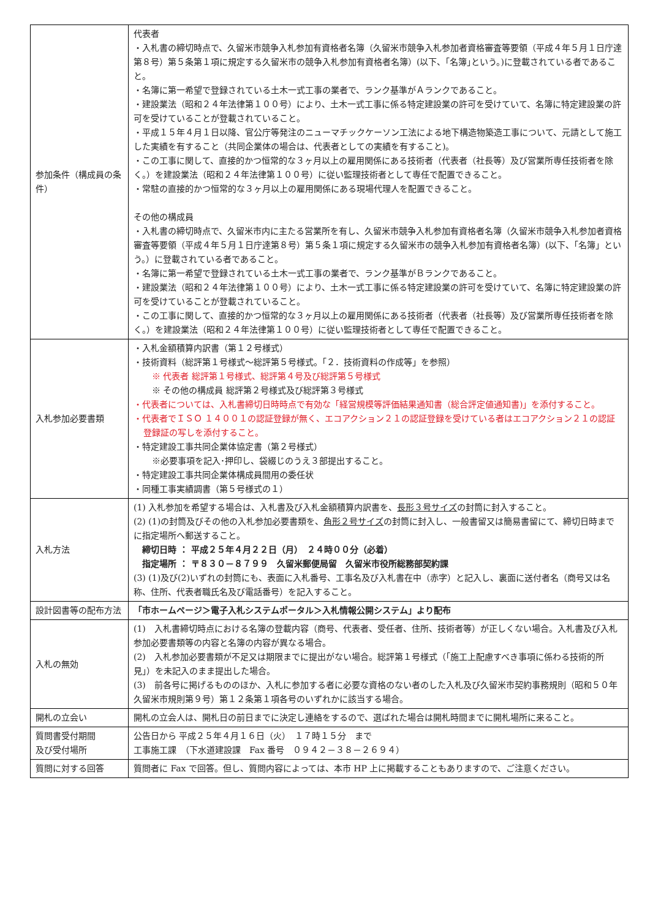| 参加条件（構成員の条件） | 代表者 ・入札書の締切時点で、久留米市競争入札参加有資格者名簿（久留米市競争入札参加者資格審査等要領（平成４年５月１日庁達第８号）第５条第１項に規定する久留米市の競争入札参加有資格者名簿）(以下、｢名簿｣という。)に登載されている者であること。 ・名簿に第一希望で登録されている土木一式工事の業者で、ランク基準がＡランクであること。 ・建設業法（昭和２４年法律第１００号）により、土木一式工事に係る特定建設業の許可を受けていて、名簿に特定建設業の許可を受けていることが登載されていること。 ・平成１５年４月１日以降、官公庁等発注のニューマチックケーソン工法による地下構造物築造工事について、元請として施工した実績を有すること（共同企業体の場合は、代表者としての実績を有すること)。 ・この工事に関して、直接的かつ恒常的な３ヶ月以上の雇用関係にある技術者（代表者（社長等）及び営業所専任技術者を除く。）を建設業法（昭和２４年法律第１００号）に従い監理技術者として専任で配置できること。 ・常駐の直接的かつ恒常的な３ヶ月以上の雇用関係にある現場代理人を配置できること。 その他の構成員 ・入札書の締切時点で、久留米市内に主たる営業所を有し、久留米市競争入札参加有資格者名簿（久留米市競争入札参加者資格審査等要領（平成４年５月１日庁達第８号）第５条１項に規定する久留米市の競争入札参加有資格者名簿）(以下、｢名簿」という。）に登載されている者であること。 ・名簿に第一希望で登録されている土木一式工事の業者で、ランク基準がＢランクであること。 ・建設業法（昭和２４年法律第１００号）により、土木一式工事に係る特定建設業の許可を受けていて、名簿に特定建設業の許可を受けていることが登載されていること。 ・この工事に関して、直接的かつ恒常的な３ヶ月以上の雇用関係にある技術者（代表者（社長等）及び営業所専任技術者を除く。）を建設業法（昭和２４年法律第１００号）に従い監理技術者として専任で配置できること。 |
| 入札参加必要書類 | ・入札金額積算内訳書（第１２号様式） ・技術資料（総評第１号様式～総評第５号様式。「２．技術資料の作成等」を参照） ※ 代表者 総評第１号様式、総評第４号及び総評第５号様式 ※ その他の構成員 総評第２号様式及び総評第３号様式 ・代表者については、入札書締切日時時点で有効な「経営規模等評価結果通知書（総合評定値通知書)」を添付すること。 ・代表者でＩＳＯ １４００１の認証登録が無く、エコアクション２１の認証登録を受けている者はエコアクション２１の認証登録証の写しを添付すること。 ・特定建設工事共同企業体協定書（第２号様式） ※必要事項を記入･押印し、袋綴じのうえ３部提出すること。 ・特定建設工事共同企業体構成員間用の委任状 ・同種工事実績調書（第５号様式の１） |
| 入札方法 | (1) 入札参加を希望する場合は、入札書及び入札金額積算内訳書を、 長形３号サイズ の封筒に封入すること。 (2) (1)の封筒及びその他の入札参加必要書類を、 角形２号サイズ の封筒に封入し、一般書留又は簡易書留にて、締切日時までに指定場所へ郵送すること。 締切日時 ： 平成２５年４月２２日（月） ２４時００分（必着） 指定場所 ： 〒８３０－８７９９ 久留米郵便局留 久留米市役所総務部契約課 (3) (1)及び(2)いずれの封筒にも、表面に入札番号、工事名及び入札書在中（赤字）と記入し、裏面に送付者名（商号又は名称、住所、代表者職氏名及び電話番号）を記入すること。 |
| 設計図書等の配布方法 | 「市ホームページ＞電子入札システムポータル＞入札情報公開システム」より配布 |
| 入札の無効 | (1) 入札書締切時点における名簿の登載内容（商号、代表者、受任者、住所、技術者等）が正しくない場合。入札書及び入札参加必要書類等の内容と名簿の内容が異なる場合。 (2) 入札参加必要書類が不足又は期限までに提出がない場合。総評第１号様式（「施工上配慮すべき事項に係わる技術的所見」）を未記入のまま提出した場合。 (3) 前各号に掲げるもののほか、入札に参加する者に必要な資格のない者のした入札及び久留米市契約事務規則（昭和５０年久留米市規則第９号）第１２条第１項各号のいずれかに該当する場合。 |
| 開札の立会い | 開札の立会人は、開札日の前日までに決定し連絡をするので、選ばれた場合は開札時間までに開札場所に来ること。 |
| 質問書受付期間 及び受付場所 | 公告日から 平成２５年４月１６日（火） １７時１５分 まで 工事施工課 （下水道建設課 Fax 番号 ０９４２－３８－２６９４） |
| 質問に対する回答 | 質問者に Fax で回答。但し、質問内容によっては、本市 HP 上に掲載することもありますので、ご注意ください。 |